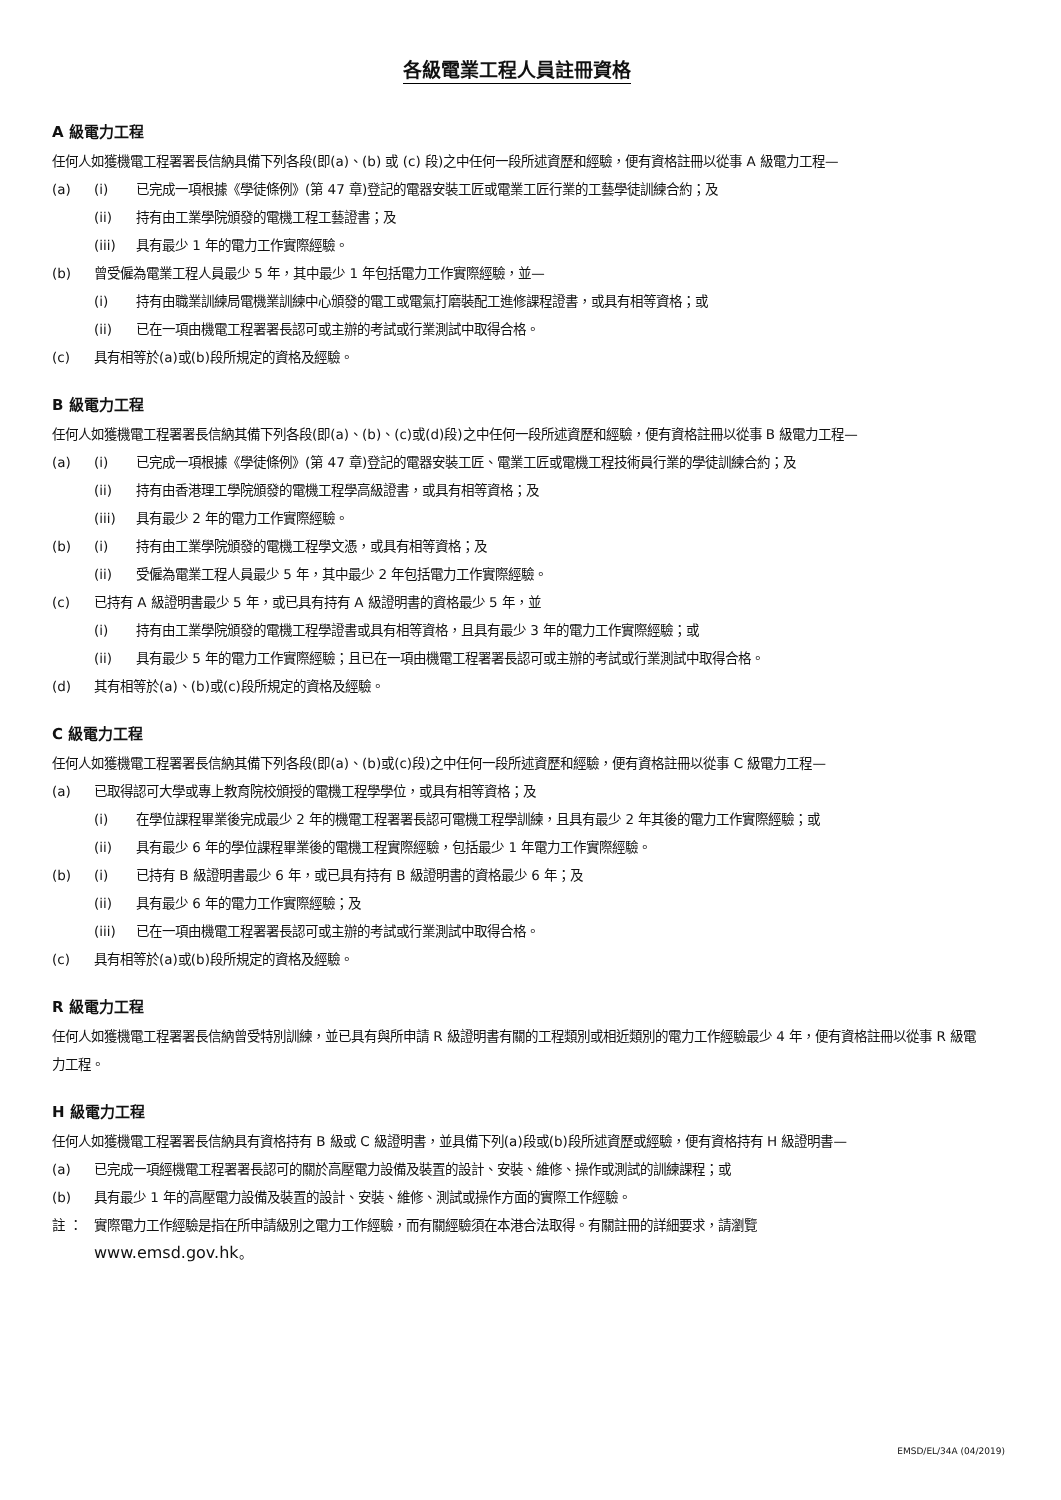各級電業工程人員註冊資格
A 級電力工程
任何人如獲機電工程署署長信納具備下列各段(即(a)、(b) 或 (c) 段)之中任何一段所述資歷和經驗，便有資格註冊以從事 A 級電力工程—
(a) (i) 已完成一項根據《學徒條例》(第 47 章)登記的電器安裝工匠或電業工匠行業的工藝學徒訓練合約；及
(ii) 持有由工業學院頒發的電機工程工藝證書；及
(iii) 具有最少 1 年的電力工作實際經驗。
(b) 曾受僱為電業工程人員最少 5 年，其中最少 1 年包括電力工作實際經驗，並—
(i) 持有由職業訓練局電機業訓練中心頒發的電工或電氣打磨裝配工進修課程證書，或具有相等資格；或
(ii) 已在一項由機電工程署署長認可或主辦的考試或行業測試中取得合格。
(c) 具有相等於(a)或(b)段所規定的資格及經驗。
B 級電力工程
任何人如獲機電工程署署長信納其備下列各段(即(a)、(b)、(c)或(d)段)之中任何一段所述資歷和經驗，便有資格註冊以從事 B 級電力工程—
(a) (i) 已完成一項根據《學徒條例》(第 47 章)登記的電器安裝工匠、電業工匠或電機工程技術員行業的學徒訓練合約；及
(ii) 持有由香港理工學院頒發的電機工程學高級證書，或具有相等資格；及
(iii) 具有最少 2 年的電力工作實際經驗。
(b) (i) 持有由工業學院頒發的電機工程學文憑，或具有相等資格；及
(ii) 受僱為電業工程人員最少 5 年，其中最少 2 年包括電力工作實際經驗。
(c) 已持有 A 級證明書最少 5 年，或已具有持有 A 級證明書的資格最少 5 年，並
(i) 持有由工業學院頒發的電機工程學證書或具有相等資格，且具有最少 3 年的電力工作實際經驗；或
(ii) 具有最少 5 年的電力工作實際經驗；且已在一項由機電工程署署長認可或主辦的考試或行業測試中取得合格。
(d) 其有相等於(a)、(b)或(c)段所規定的資格及經驗。
C 級電力工程
任何人如獲機電工程署署長信納其備下列各段(即(a)、(b)或(c)段)之中任何一段所述資歷和經驗，便有資格註冊以從事 C 級電力工程—
(a) 已取得認可大學或專上教育院校頒授的電機工程學學位，或具有相等資格；及
(i) 在學位課程畢業後完成最少 2 年的機電工程署署長認可電機工程學訓練，且具有最少 2 年其後的電力工作實際經驗；或
(ii) 具有最少 6 年的學位課程畢業後的電機工程實際經驗，包括最少 1 年電力工作實際經驗。
(b) (i) 已持有 B 級證明書最少 6 年，或已具有持有 B 級證明書的資格最少 6 年；及
(ii) 具有最少 6 年的電力工作實際經驗；及
(iii) 已在一項由機電工程署署長認可或主辦的考試或行業測試中取得合格。
(c) 具有相等於(a)或(b)段所規定的資格及經驗。
R 級電力工程
任何人如獲機電工程署署長信納曾受特別訓練，並已具有與所申請 R 級證明書有關的工程類別或相近類別的電力工作經驗最少 4 年，便有資格註冊以從事 R 級電力工程。
H 級電力工程
任何人如獲機電工程署署長信納具有資格持有 B 級或 C 級證明書，並具備下列(a)段或(b)段所述資歷或經驗，便有資格持有 H 級證明書—
(a) 已完成一項經機電工程署署長認可的關於高壓電力設備及裝置的設計、安裝、維修、操作或測試的訓練課程；或
(b) 具有最少 1 年的高壓電力設備及裝置的設計、安裝、維修、測試或操作方面的實際工作經驗。
註 ： 實際電力工作經驗是指在所申請級別之電力工作經驗，而有關經驗須在本港合法取得。有關註冊的詳細要求，請瀏覽
www.emsd.gov.hk。
EMSD/EL/34A (04/2019)